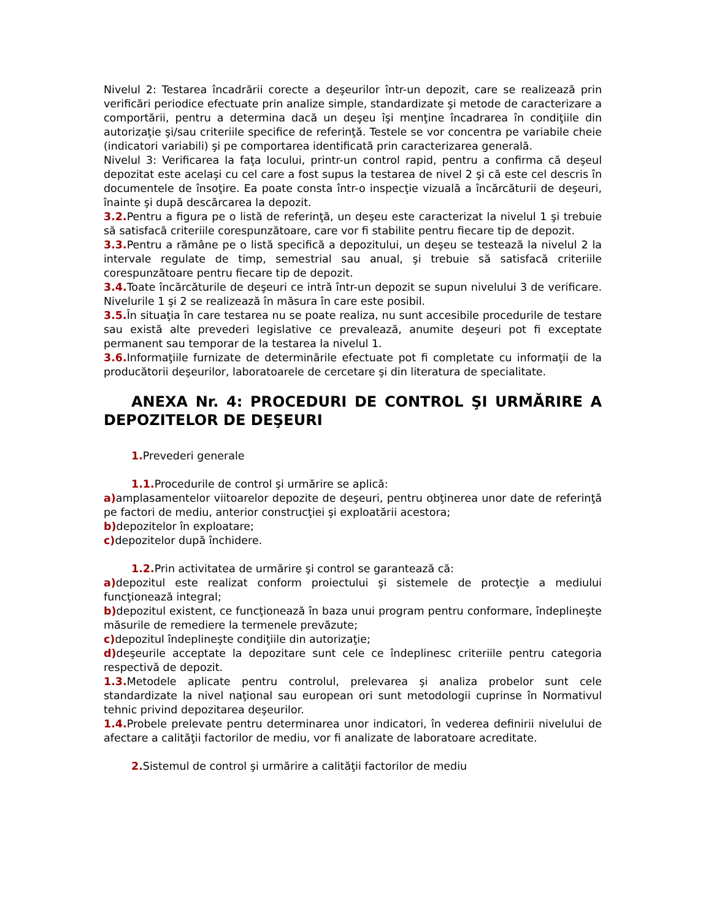Nivelul 2: Testarea încadrării corecte a deşeurilor într-un depozit, care se realizează prin verificări periodice efectuate prin analize simple, standardizate şi metode de caracterizare a comportării, pentru a determina dacă un deşeu îşi menţine încadrarea în condiţiile din autorizaţie şi/sau criteriile specifice de referinţă. Testele se vor concentra pe variabile cheie (indicatori variabili) şi pe comportarea identificată prin caracterizarea generală.
Nivelul 3: Verificarea la faţa locului, printr-un control rapid, pentru a confirma că deşeul depozitat este acelaşi cu cel care a fost supus la testarea de nivel 2 şi că este cel descris în documentele de însoţire. Ea poate consta într-o inspecţie vizuală a încărcăturii de deşeuri, înainte şi după descărcarea la depozit.
3.2. Pentru a figura pe o listă de referinţă, un deşeu este caracterizat la nivelul 1 şi trebuie să satisfacă criteriile corespunzătoare, care vor fi stabilite pentru fiecare tip de depozit.
3.3. Pentru a rămâne pe o listă specifică a depozitului, un deşeu se testează la nivelul 2 la intervale regulate de timp, semestrial sau anual, şi trebuie să satisfacă criteriile corespunzătoare pentru fiecare tip de depozit.
3.4. Toate încărcăturile de deşeuri ce intră într-un depozit se supun nivelului 3 de verificare. Nivelurile 1 şi 2 se realizează în măsura în care este posibil.
3.5. În situaţia în care testarea nu se poate realiza, nu sunt accesibile procedurile de testare sau există alte prevederi legislative ce prevalează, anumite deşeuri pot fi exceptate permanent sau temporar de la testarea la nivelul 1.
3.6. Informaţiile furnizate de determinările efectuate pot fi completate cu informaţii de la producătorii deşeurilor, laboratoarele de cercetare şi din literatura de specialitate.
ANEXA Nr. 4: PROCEDURI DE CONTROL ŞI URMĂRIRE A DEPOZITELOR DE DEŞEURI
1. Prevederi generale
1.1. Procedurile de control şi urmărire se aplică:
a) amplasamentelor viitoarelor depozite de deşeuri, pentru obţinerea unor date de referinţă pe factori de mediu, anterior construcţiei şi exploatării acestora;
b) depozitelor în exploatare;
c) depozitelor după închidere.
1.2. Prin activitatea de urmărire şi control se garantează că:
a) depozitul este realizat conform proiectului şi sistemele de protecţie a mediului funcţionează integral;
b) depozitul existent, ce funcţionează în baza unui program pentru conformare, îndeplineşte măsurile de remediere la termenele prevăzute;
c) depozitul îndeplineşte condiţiile din autorizaţie;
d) deşeurile acceptate la depozitare sunt cele ce îndeplinesc criteriile pentru categoria respectivă de depozit.
1.3. Metodele aplicate pentru controlul, prelevarea şi analiza probelor sunt cele standardizate la nivel naţional sau european ori sunt metodologii cuprinse în Normativul tehnic privind depozitarea deşeurilor.
1.4. Probele prelevate pentru determinarea unor indicatori, în vederea definirii nivelului de afectare a calităţii factorilor de mediu, vor fi analizate de laboratoare acreditate.
2. Sistemul de control şi urmărire a calităţii factorilor de mediu